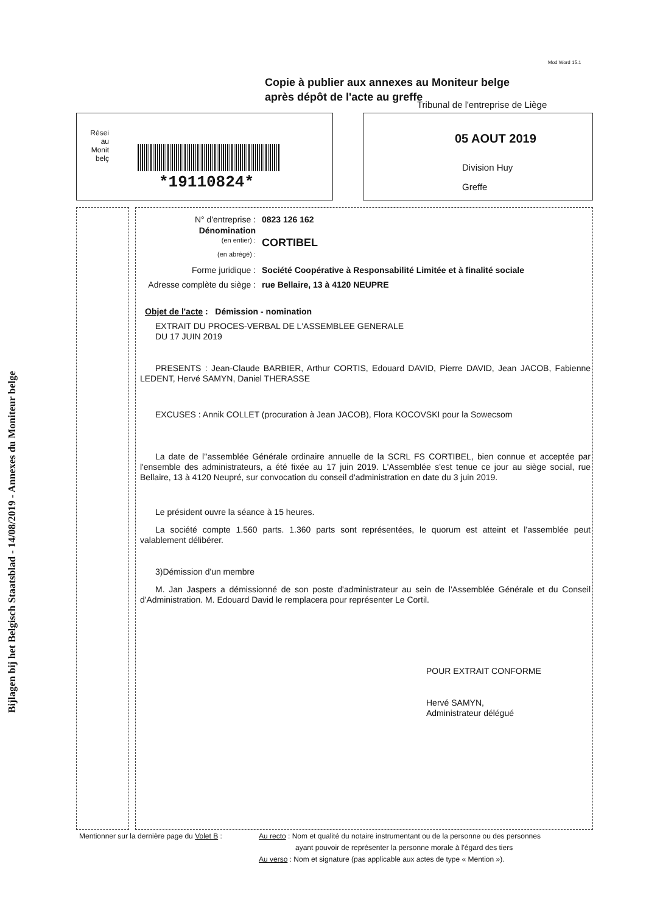Mod Word 15.1
Copie à publier aux annexes au Moniteur belge
après dépôt de l'acte au greffe
Tribunal de l'entreprise de Liège
Rései au Monit belç
*19110824*
05 AOUT 2019
Division Huy
Greffe
Bijlagen bij het Belgisch Staatsblad - 14/08/2019 - Annexes du Moniteur belge
N° d'entreprise : 0823 126 162
Dénomination
(en entier) :
CORTIBEL
(en abrégé) :
Forme juridique : Société Coopérative à Responsabilité Limitée et à finalité sociale
Adresse complète du siège :
rue Bellaire, 13 à 4120 NEUPRE
Objet de l'acte : Démission - nomination
EXTRAIT DU PROCES-VERBAL DE L'ASSEMBLEE GENERALE
DU 17 JUIN 2019
PRESENTS : Jean-Claude BARBIER, Arthur CORTIS, Edouard DAVID, Pierre DAVID, Jean JACOB, Fabienne LEDENT, Hervé SAMYN, Daniel THERASSE
EXCUSES : Annik COLLET (procuration à Jean JACOB), Flora KOCOVSKI pour la Sowecsom
La date de l''assemblée Générale ordinaire annuelle de la SCRL FS CORTIBEL, bien connue et acceptée par l'ensemble des administrateurs, a été fixée au 17 juin 2019. L'Assemblée s'est tenue ce jour au siège social, rue Bellaire, 13 à 4120 Neupré, sur convocation du conseil d'administration en date du 3 juin 2019.
Le président ouvre la séance à 15 heures.
La société compte 1.560 parts. 1.360 parts sont représentées, le quorum est atteint et l'assemblée peut valablement délibérer.
3)Démission d'un membre
M. Jan Jaspers a démissionné de son poste d'administrateur au sein de l'Assemblée Générale et du Conseil d'Administration. M. Edouard David le remplacera pour représenter Le Cortil.
POUR EXTRAIT CONFORME
Hervé SAMYN,
Administrateur délégué
Mentionner sur la dernière page du Volet B :
Au recto : Nom et qualité du notaire instrumentant ou de la personne ou des personnes
ayant pouvoir de représenter la personne morale à l'égard des tiers
Au verso : Nom et signature (pas applicable aux actes de type « Mention »).